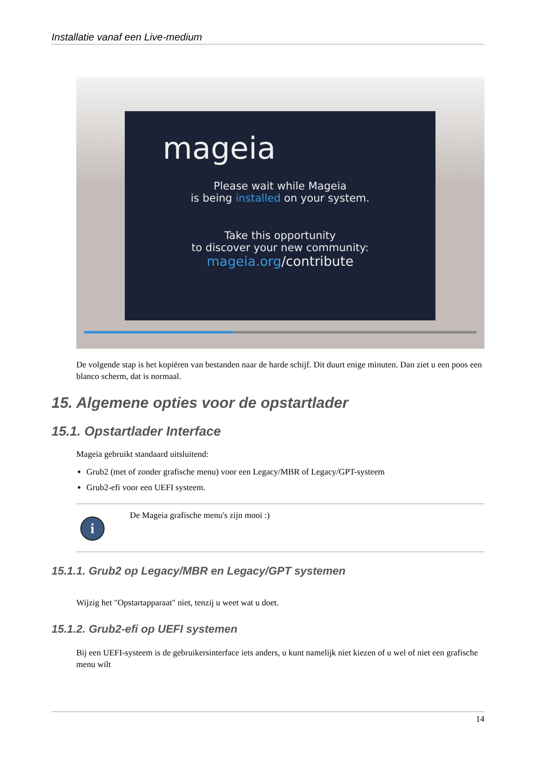Installatie vanaf een Live-medium
mageia
Please wait while Mageia
is being installed on your system.
Take this opportunity
to discover your new community:
mageia.org/contribute
De volgende stap is het kopiëren van bestanden naar de harde schijf. Dit duurt enige minuten. Dan ziet u een poos een blanco scherm, dat is normaal.
15. Algemene opties voor de opstartlader
15.1. Opstartlader Interface
Mageia gebruikt standaard uitsluitend:
Grub2 (met of zonder grafische menu) voor een Legacy/MBR of Legacy/GPT-systeem
Grub2-efi voor een UEFI systeem.
i
De Mageia grafische menu's zijn mooi :)
15.1.1. Grub2 op Legacy/MBR en Legacy/GPT systemen
Wijzig het "Opstartapparaat" niet, tenzij u weet wat u doet.
15.1.2. Grub2-efi op UEFI systemen
Bij een UEFI-systeem is de gebruikersinterface iets anders, u kunt namelijk niet kiezen of u wel of niet een grafische menu wilt
14